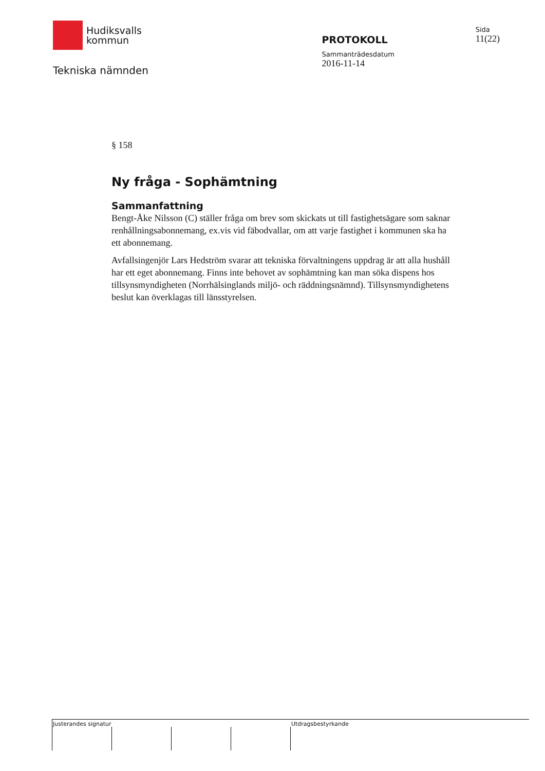Hudiksvalls
kommun
Tekniska nämnden
PROTOKOLL
Sammanträdesdatum
2016-11-14
Sida
11(22)
§ 158
Ny fråga - Sophämtning
Sammanfattning
Bengt-Åke Nilsson (C) ställer fråga om brev som skickats ut till fastighetsägare som saknar renhållningsabonnemang, ex.vis vid fäbodvallar, om att varje fastighet i kommunen ska ha ett abonnemang.
Avfallsingenjör Lars Hedström svarar att tekniska förvaltningens uppdrag är att alla hushåll har ett eget abonnemang. Finns inte behovet av sophämtning kan man söka dispens hos tillsynsmyndigheten (Norrhälsinglands miljö- och räddningsnämnd). Tillsynsmyndighetens beslut kan överklagas till länsstyrelsen.
Justerandes signatur Utdragsbestyrkande